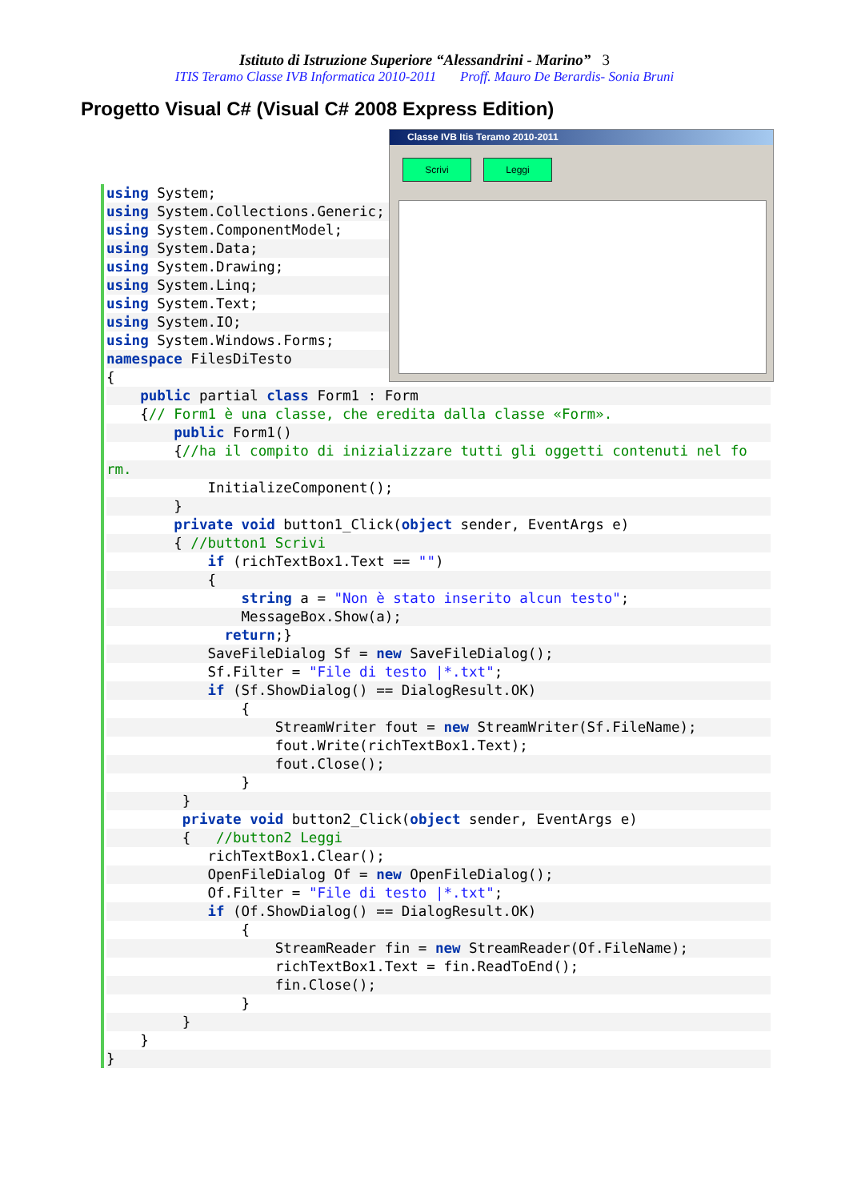Istituto di Istruzione Superiore “Alessandrini - Marino” 3
ITIS Teramo Classe IVB Informatica 2010-2011 Proff. Mauro De Berardis- Sonia Bruni
Progetto Visual C# (Visual C# 2008 Express Edition)
Classe IVB Itis Teramo 2010-2011
Scrivi Leggi
using System;
using System.Collections.Generic;
using System.ComponentModel;
using System.Data;
using System.Drawing;
using System.Linq;
using System.Text;
using System.IO;
using System.Windows.Forms;
namespace FilesDiTesto
{
public partial class Form1 : Form
{// Form1 è una classe, che eredita dalla classe «Form».
public Form1()
{//ha il compito di inizializzare tutti gli oggetti contenuti nel fo
rm.
InitializeComponent();
}
private void button1_Click(object sender, EventArgs e)
{ //button1 Scrivi
if (richTextBox1.Text == "")
{
string a = "Non è stato inserito alcun testo";
MessageBox.Show(a);
return;}
SaveFileDialog Sf = new SaveFileDialog();
Sf.Filter = "File di testo |*.txt";
if (Sf.ShowDialog() == DialogResult.OK)
{
StreamWriter fout = new StreamWriter(Sf.FileName);
fout.Write(richTextBox1.Text);
fout.Close();
}
}
private void button2_Click(object sender, EventArgs e)
{ //button2 Leggi
richTextBox1.Clear();
OpenFileDialog Of = new OpenFileDialog();
Of.Filter = "File di testo |*.txt";
if (Of.ShowDialog() == DialogResult.OK)
{
StreamReader fin = new StreamReader(Of.FileName);
richTextBox1.Text = fin.ReadToEnd();
fin.Close();
}
}
}
}